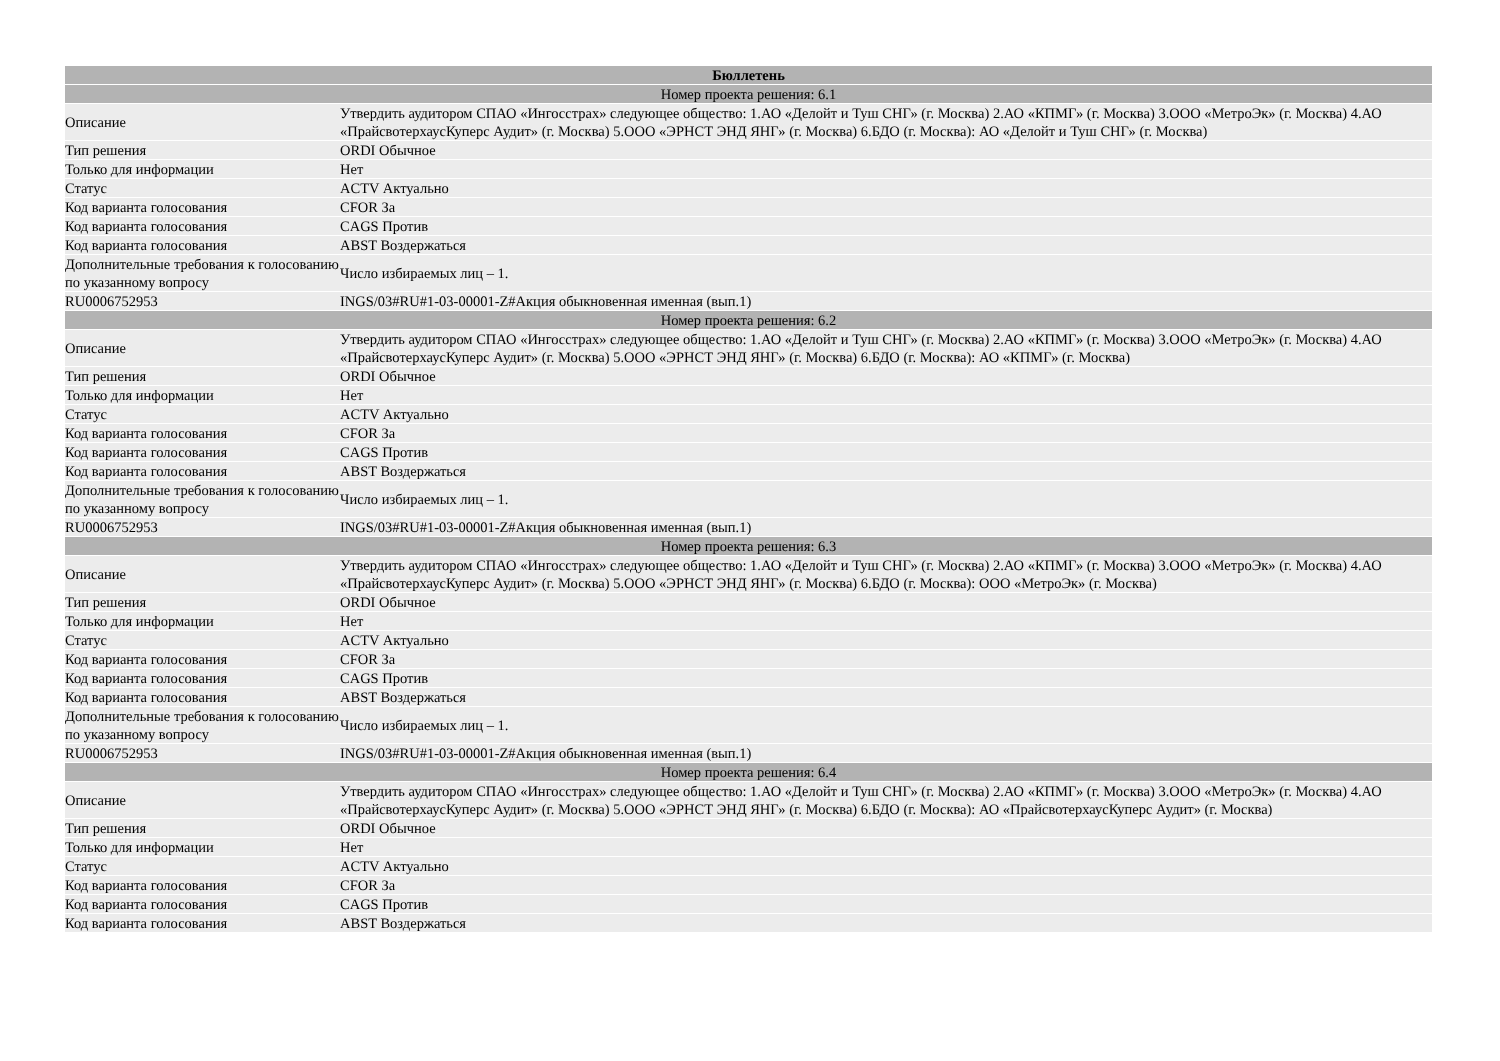| Бюллетень | |
| --- | --- |
| Номер проекта решения: 6.1 | |
| Описание | Утвердить аудитором СПАО «Ингосстрах» следующее общество: 1.АО «Делойт и Туш СНГ» (г. Москва) 2.АО «КПМГ» (г. Москва) 3.ООО «МетроЭк» (г. Москва) 4.АО «ПрайсвотерхаусКуперс Аудит» (г. Москва) 5.ООО «ЭРНСТ ЭНД ЯНГ» (г. Москва) 6.БДО (г. Москва): АО «Делойт и Туш СНГ» (г. Москва) |
| Тип решения | ORDI Обычное |
| Только для информации | Нет |
| Статус | ACTV Актуально |
| Код варианта голосования | CFOR За |
| Код варианта голосования | CAGS Против |
| Код варианта голосования | ABST Воздержаться |
| Дополнительные требования к голосованию по указанному вопросу | Число избираемых лиц – 1. |
| RU0006752953 | INGS/03#RU#1-03-00001-Z#Акция обыкновенная именная (вып.1) |
| Номер проекта решения: 6.2 | |
| Описание | Утвердить аудитором СПАО «Ингосстрах» следующее общество: 1.АО «Делойт и Туш СНГ» (г. Москва) 2.АО «КПМГ» (г. Москва) 3.ООО «МетроЭк» (г. Москва) 4.АО «ПрайсвотерхаусКуперс Аудит» (г. Москва) 5.ООО «ЭРНСТ ЭНД ЯНГ» (г. Москва) 6.БДО (г. Москва): АО «КПМГ» (г. Москва) |
| Тип решения | ORDI Обычное |
| Только для информации | Нет |
| Статус | ACTV Актуально |
| Код варианта голосования | CFOR За |
| Код варианта голосования | CAGS Против |
| Код варианта голосования | ABST Воздержаться |
| Дополнительные требования к голосованию по указанному вопросу | Число избираемых лиц – 1. |
| RU0006752953 | INGS/03#RU#1-03-00001-Z#Акция обыкновенная именная (вып.1) |
| Номер проекта решения: 6.3 | |
| Описание | Утвердить аудитором СПАО «Ингосстрах» следующее общество: 1.АО «Делойт и Туш СНГ» (г. Москва) 2.АО «КПМГ» (г. Москва) 3.ООО «МетроЭк» (г. Москва) 4.АО «ПрайсвотерхаусКуперс Аудит» (г. Москва) 5.ООО «ЭРНСТ ЭНД ЯНГ» (г. Москва) 6.БДО (г. Москва): ООО «МетроЭк» (г. Москва) |
| Тип решения | ORDI Обычное |
| Только для информации | Нет |
| Статус | ACTV Актуально |
| Код варианта голосования | CFOR За |
| Код варианта голосования | CAGS Против |
| Код варианта голосования | ABST Воздержаться |
| Дополнительные требования к голосованию по указанному вопросу | Число избираемых лиц – 1. |
| RU0006752953 | INGS/03#RU#1-03-00001-Z#Акция обыкновенная именная (вып.1) |
| Номер проекта решения: 6.4 | |
| Описание | Утвердить аудитором СПАО «Ингосстрах» следующее общество: 1.АО «Делойт и Туш СНГ» (г. Москва) 2.АО «КПМГ» (г. Москва) 3.ООО «МетроЭк» (г. Москва) 4.АО «ПрайсвотерхаусКуперс Аудит» (г. Москва) 5.ООО «ЭРНСТ ЭНД ЯНГ» (г. Москва) 6.БДО (г. Москва): АО «ПрайсвотерхаусКуперс Аудит» (г. Москва) |
| Тип решения | ORDI Обычное |
| Только для информации | Нет |
| Статус | ACTV Актуально |
| Код варианта голосования | CFOR За |
| Код варианта голосования | CAGS Против |
| Код варианта голосования | ABST Воздержаться |